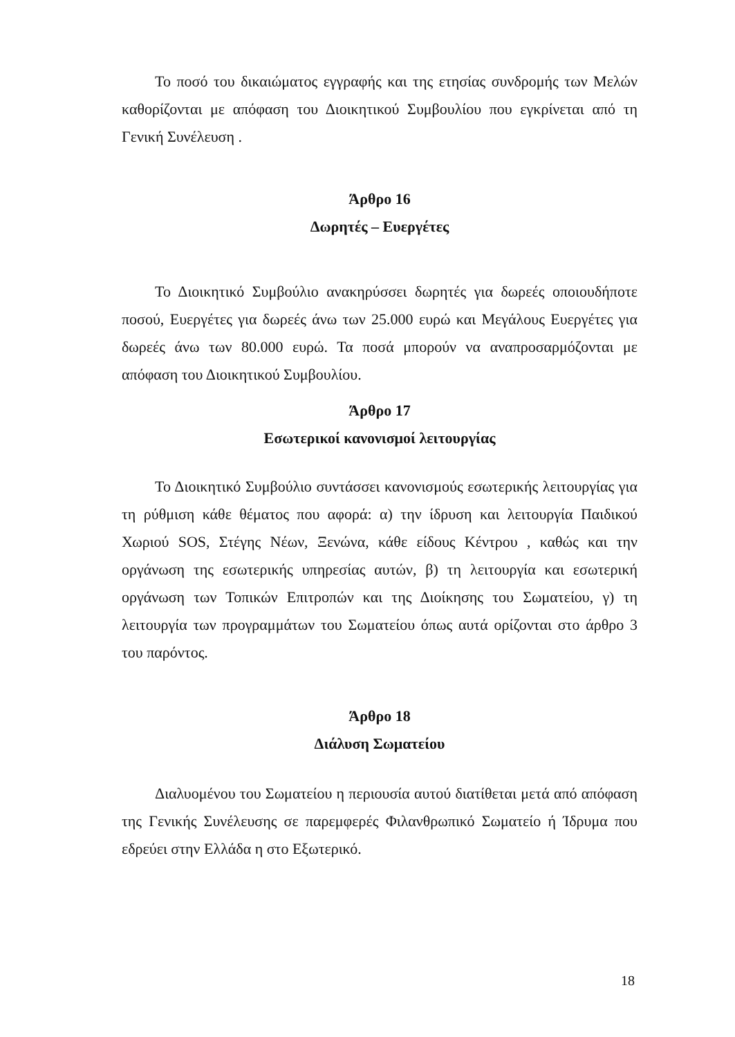Το ποσό του δικαιώματος εγγραφής και της ετησίας συνδρομής των Μελών καθορίζονται με απόφαση του Διοικητικού Συμβουλίου που εγκρίνεται από τη Γενική Συνέλευση .
Άρθρο 16
Δωρητές – Ευεργέτες
Το Διοικητικό Συμβούλιο ανακηρύσσει δωρητές για δωρεές οποιουδήποτε ποσού, Ευεργέτες για δωρεές άνω των 25.000 ευρώ και Μεγάλους Ευεργέτες για δωρεές άνω των 80.000 ευρώ. Τα ποσά μπορούν να αναπροσαρμόζονται με απόφαση του Διοικητικού Συμβουλίου.
Άρθρο 17
Εσωτερικοί κανονισμοί λειτουργίας
Το Διοικητικό Συμβούλιο συντάσσει κανονισμούς εσωτερικής λειτουργίας για τη ρύθμιση κάθε θέματος που αφορά: α) την ίδρυση και λειτουργία Παιδικού Χωριού SOS, Στέγης Νέων, Ξενώνα, κάθε είδους Κέντρου , καθώς και την οργάνωση της εσωτερικής υπηρεσίας αυτών, β) τη λειτουργία και εσωτερική οργάνωση των Τοπικών Επιτροπών και της Διοίκησης του Σωματείου, γ) τη λειτουργία των προγραμμάτων του Σωματείου όπως αυτά ορίζονται στο άρθρο 3 του παρόντος.
Άρθρο 18
Διάλυση Σωματείου
Διαλυομένου του Σωματείου η περιουσία αυτού διατίθεται μετά από απόφαση της Γενικής Συνέλευσης σε παρεμφερές Φιλανθρωπικό Σωματείο ή Ίδρυμα που εδρεύει στην Ελλάδα η στο Εξωτερικό.
18